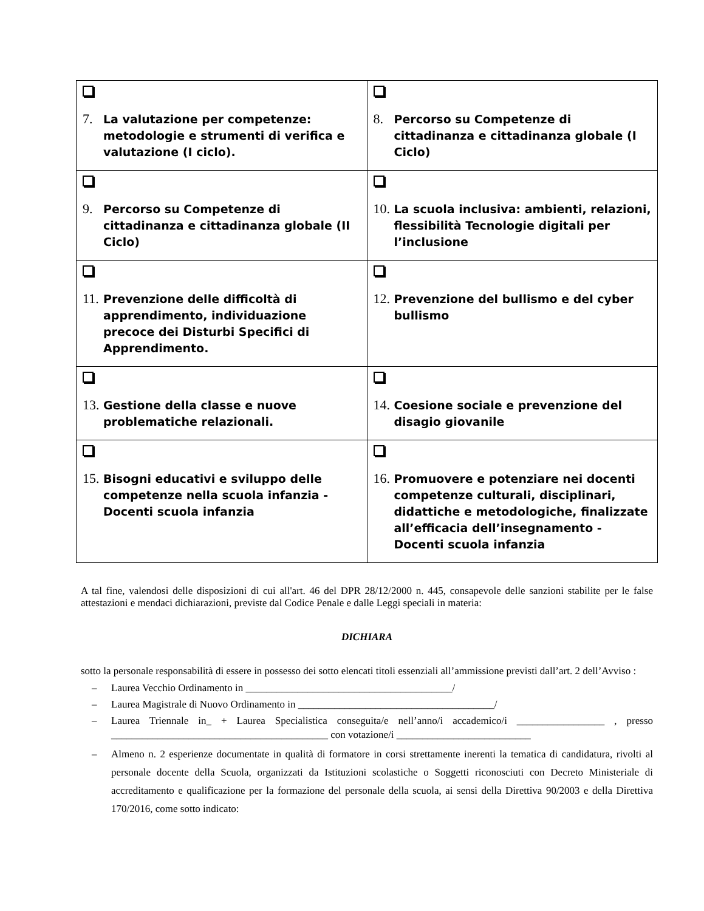| 7. La valutazione per competenze: metodologie e strumenti di verifica e valutazione (I ciclo). | 8. Percorso su Competenze di cittadinanza e cittadinanza globale (I Ciclo) |
| 9. Percorso su Competenze di cittadinanza e cittadinanza globale (II Ciclo) | 10. La scuola inclusiva: ambienti, relazioni, flessibilità Tecnologie digitali per l’inclusione |
| 11. Prevenzione delle difficoltà di apprendimento, individuazione precoce dei Disturbi Specifici di Apprendimento. | 12. Prevenzione del bullismo e del cyber bullismo |
| 13. Gestione della classe e nuove problematiche relazionali. | 14. Coesione sociale e prevenzione del disagio giovanile |
| 15. Bisogni educativi e sviluppo delle competenze nella scuola infanzia - Docenti scuola infanzia | 16. Promuovere e potenziare nei docenti competenze culturali, disciplinari, didattiche e metodologiche, finalizzate all’efficacia dell’insegnamento - Docenti scuola infanzia |
A tal fine, valendosi delle disposizioni di cui all'art. 46 del DPR 28/12/2000 n. 445, consapevole delle sanzioni stabilite per le false attestazioni e mendaci dichiarazioni, previste dal Codice Penale e dalle Leggi speciali in materia:
DICHIARA
sotto la personale responsabilità di essere in possesso dei sotto elencati titoli essenziali all’ammissione previsti dall’art. 2 dell’Avviso :
– Laurea Vecchio Ordinamento in ________________________________________/
– Laurea Magistrale di Nuovo Ordinamento in ______________________________________/
– Laurea Triennale in_ + Laurea Specialistica conseguita/e nell’anno/i accademico/i _________________ , presso __________________________________________ con votazione/i __________________________
– Almeno n. 2 esperienze documentate in qualità di formatore in corsi strettamente inerenti la tematica di candidatura, rivolti al personale docente della Scuola, organizzati da Istituzioni scolastiche o Soggetti riconosciuti con Decreto Ministeriale di accreditamento e qualificazione per la formazione del personale della scuola, ai sensi della Direttiva 90/2003 e della Direttiva 170/2016, come sotto indicato: